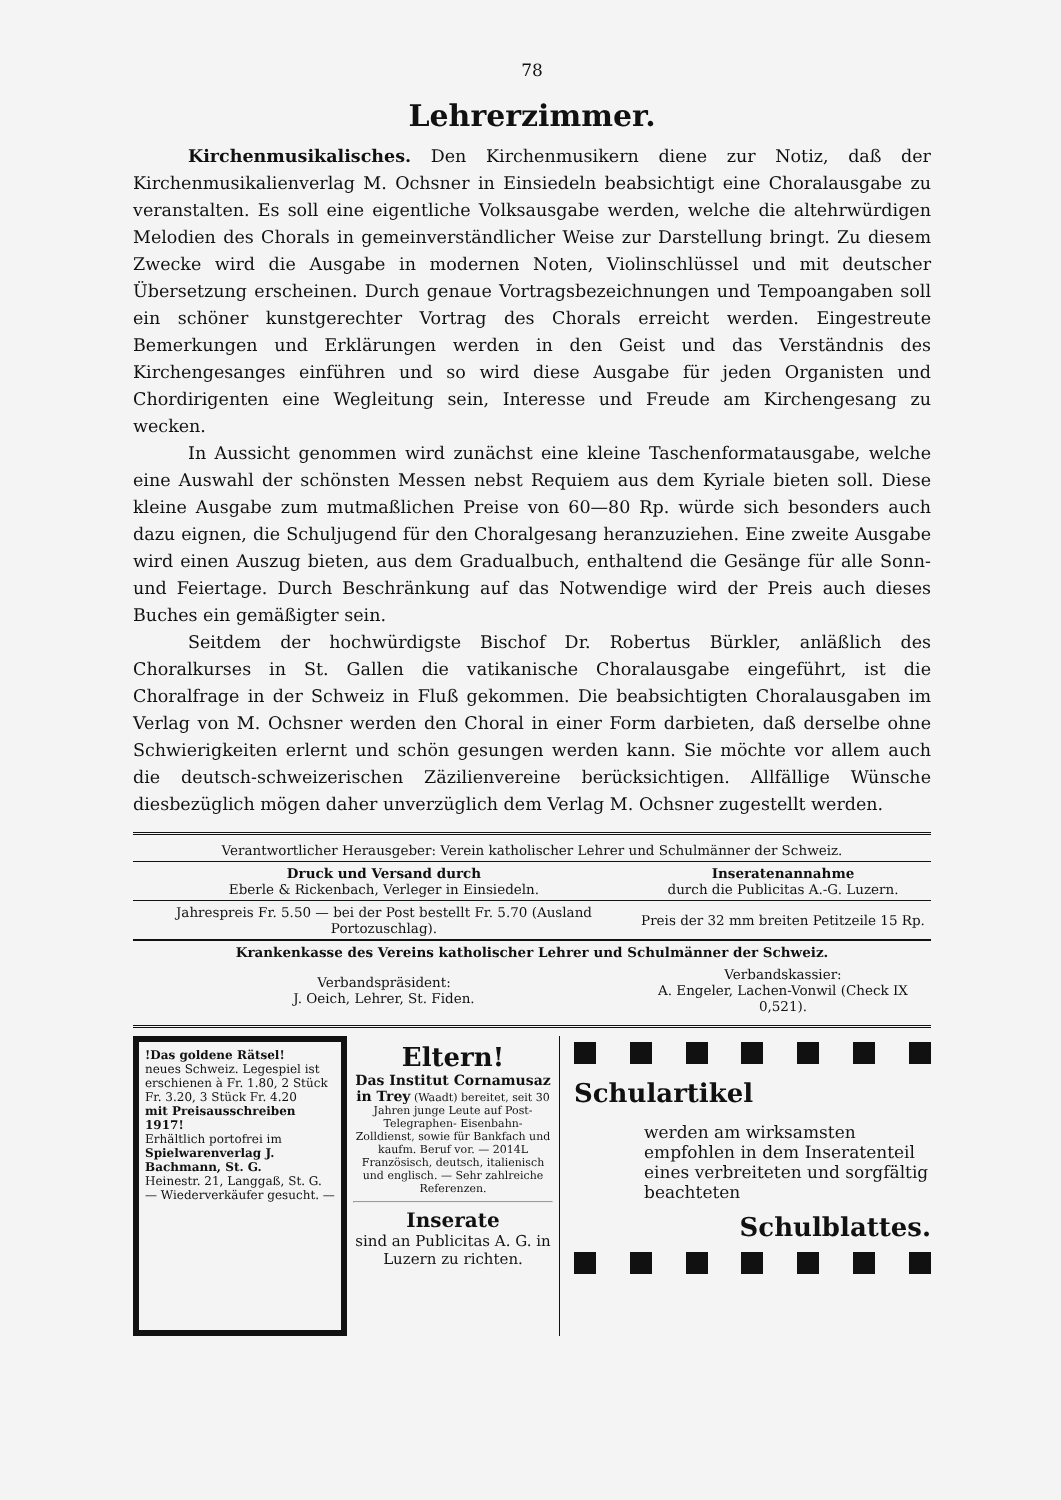78
Lehrerzimmer.
Kirchenmusikalisches. Den Kirchenmusikern diene zur Notiz, daß der Kirchenmusikalienverlag M. Ochsner in Einsiedeln beabsichtigt eine Choralausgabe zu veranstalten. Es soll eine eigentliche Volksausgabe werden, welche die altehrwürdigen Melodien des Chorals in gemeinverständlicher Weise zur Darstellung bringt. Zu diesem Zwecke wird die Ausgabe in modernen Noten, Violinschlüssel und mit deutscher Übersetzung erscheinen. Durch genaue Vortragsbezeichnungen und Tempoangaben soll ein schöner kunstgerechter Vortrag des Chorals erreicht werden. Eingestreute Bemerkungen und Erklärungen werden in den Geist und das Verständnis des Kirchengesanges einführen und so wird diese Ausgabe für jeden Organisten und Chordirigenten eine Wegleitung sein, Interesse und Freude am Kirchengesang zu wecken.
In Aussicht genommen wird zunächst eine kleine Taschenformatausgabe, welche eine Auswahl der schönsten Messen nebst Requiem aus dem Kyriale bieten soll. Diese kleine Ausgabe zum mutmaßlichen Preise von 60—80 Rp. würde sich besonders auch dazu eignen, die Schuljugend für den Choralgesang heranzuziehen. Eine zweite Ausgabe wird einen Auszug bieten, aus dem Gradualbuch, enthaltend die Gesänge für alle Sonn- und Feiertage. Durch Beschränkung auf das Notwendige wird der Preis auch dieses Buches ein gemäßigter sein.
Seitdem der hochwürdigste Bischof Dr. Robertus Bürkler, anläßlich des Choralkurses in St. Gallen die vatikanische Choralausgabe eingeführt, ist die Choralfrage in der Schweiz in Fluß gekommen. Die beabsichtigten Choralausgaben im Verlag von M. Ochsner werden den Choral in einer Form darbieten, daß derselbe ohne Schwierigkeiten erlernt und schön gesungen werden kann. Sie möchte vor allem auch die deutsch-schweizerischen Zäzilienvereine berücksichtigen. Allfällige Wünsche diesbezüglich mögen daher unverzüglich dem Verlag M. Ochsner zugestellt werden.
| Verantwortlicher Herausgeber: Verein katholischer Lehrer und Schulmänner der Schweiz. | |
| Druck und Versand durch Eberle & Rickenbach, Verleger in Einsiedeln. | Inseratenannahme durch die Publicitas A.-G. Luzern. |
| Jahrespreis Fr. 5.50 — bei der Post bestellt Fr. 5.70 (Ausland Portozuschlag). | Preis der 32 mm breiten Petitzeile 15 Rp. |
| Krankenkasse des Vereins katholischer Lehrer und Schulmänner der Schweiz. | |
| Verbandspräsident: J. Oeich, Lehrer, St. Fiden. | Verbandskassier: A. Engeler, Lachen-Vonwil (Check IX 0,521). |
!Das goldene Rätsel!
neues Schweiz. Legespiel ist erschienen à Fr. 1.80, 2 Stück Fr. 3.20, 3 Stück Fr. 4.20
mit Preisausschreiben 1917!
Erhältlich portofrei im Spielwarenverlag J. Bachmann, St. G.
Heinestr. 21, Langgaß, St. G.
— Wiederverkäufer gesucht. —
Eltern!
Das Institut Cornamusaz in Trey (Waadt) bereitet, seit 30 Jahren junge Leute auf Post- Telegraphen- Eisenbahn- Zolldienst, sowie für Bankfach und kaufm. Beruf vor. — 2014L Französisch, deutsch, italienisch und englisch. — Sehr zahlreiche Referenzen.
Inserate
sind an Publicitas A. G. in Luzern zu richten.
Schulartikel
werden am wirksamsten empfohlen in dem Inseratenteil eines verbreiteten und sorgfältig beachteten
Schulblattes.